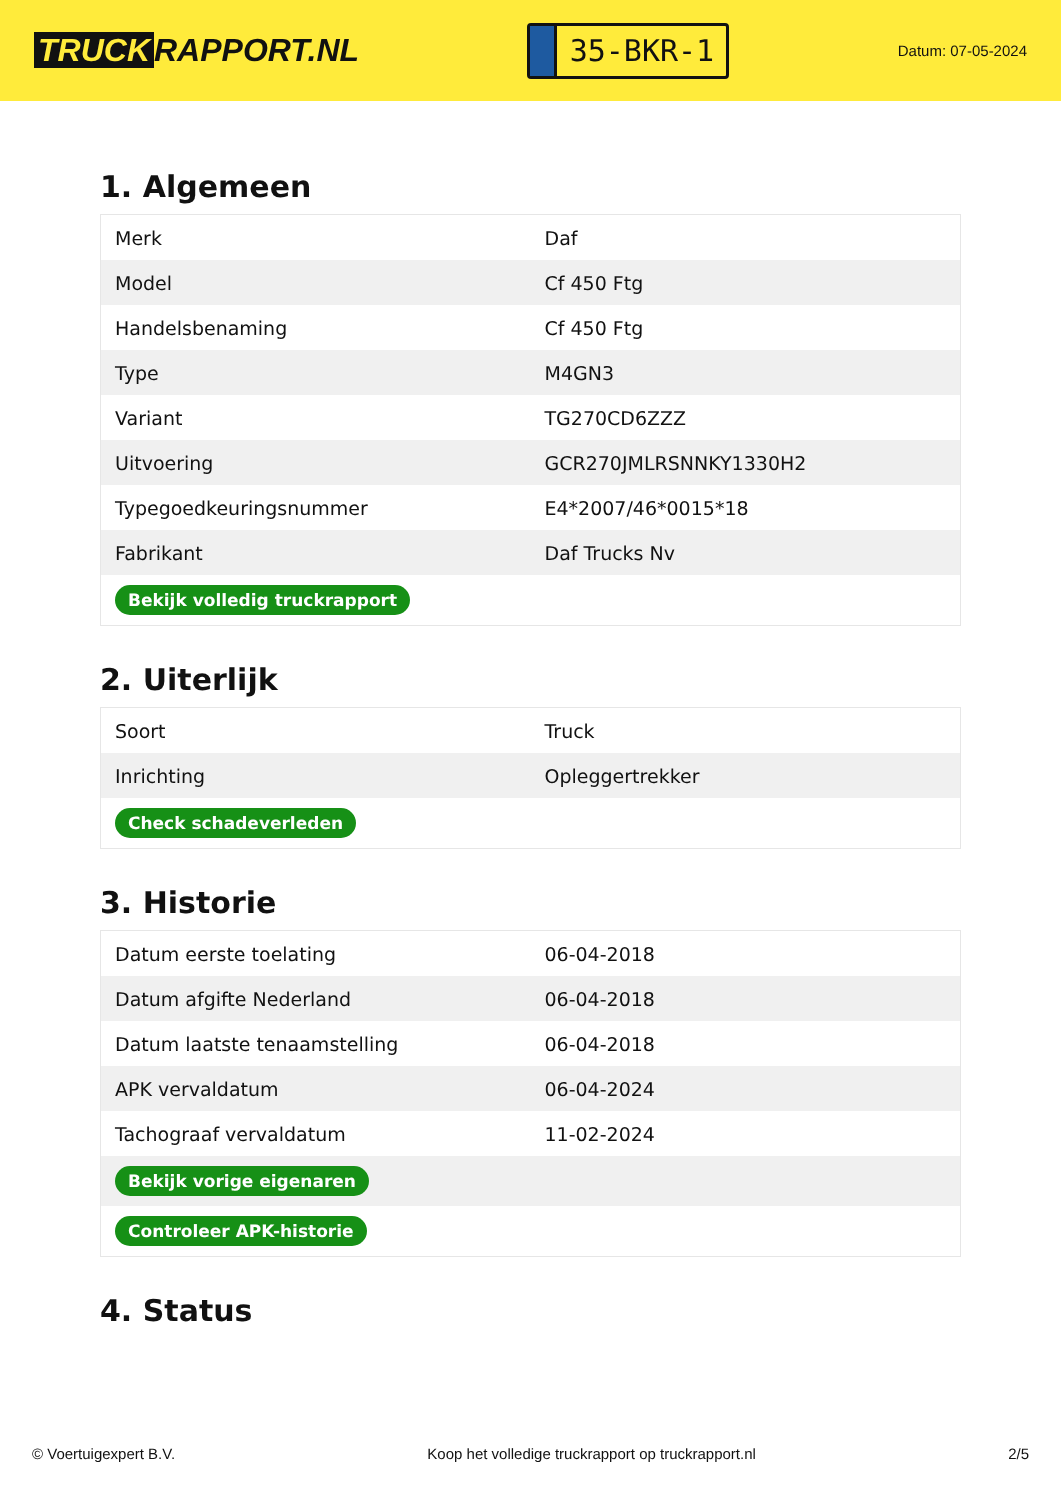TRUCK RAPPORT.NL
35-BKR-1
Datum: 07-05-2024
1. Algemeen
| Merk | Daf |
| Model | Cf 450 Ftg |
| Handelsbenaming | Cf 450 Ftg |
| Type | M4GN3 |
| Variant | TG270CD6ZZZ |
| Uitvoering | GCR270JMLRSNNKY1330H2 |
| Typegoedkeuringsnummer | E4*2007/46*0015*18 |
| Fabrikant | Daf Trucks Nv |
| Bekijk volledig truckrapport | |
2. Uiterlijk
| Soort | Truck |
| Inrichting | Opleggertrekker |
| Check schadeverleden | |
3. Historie
| Datum eerste toelating | 06-04-2018 |
| Datum afgifte Nederland | 06-04-2018 |
| Datum laatste tenaamstelling | 06-04-2018 |
| APK vervaldatum | 06-04-2024 |
| Tachograaf vervaldatum | 11-02-2024 |
| Bekijk vorige eigenaren | |
| Controleer APK-historie | |
4. Status
© Voertuigexpert B.V. Koop het volledige truckrapport op truckrapport.nl 2/5